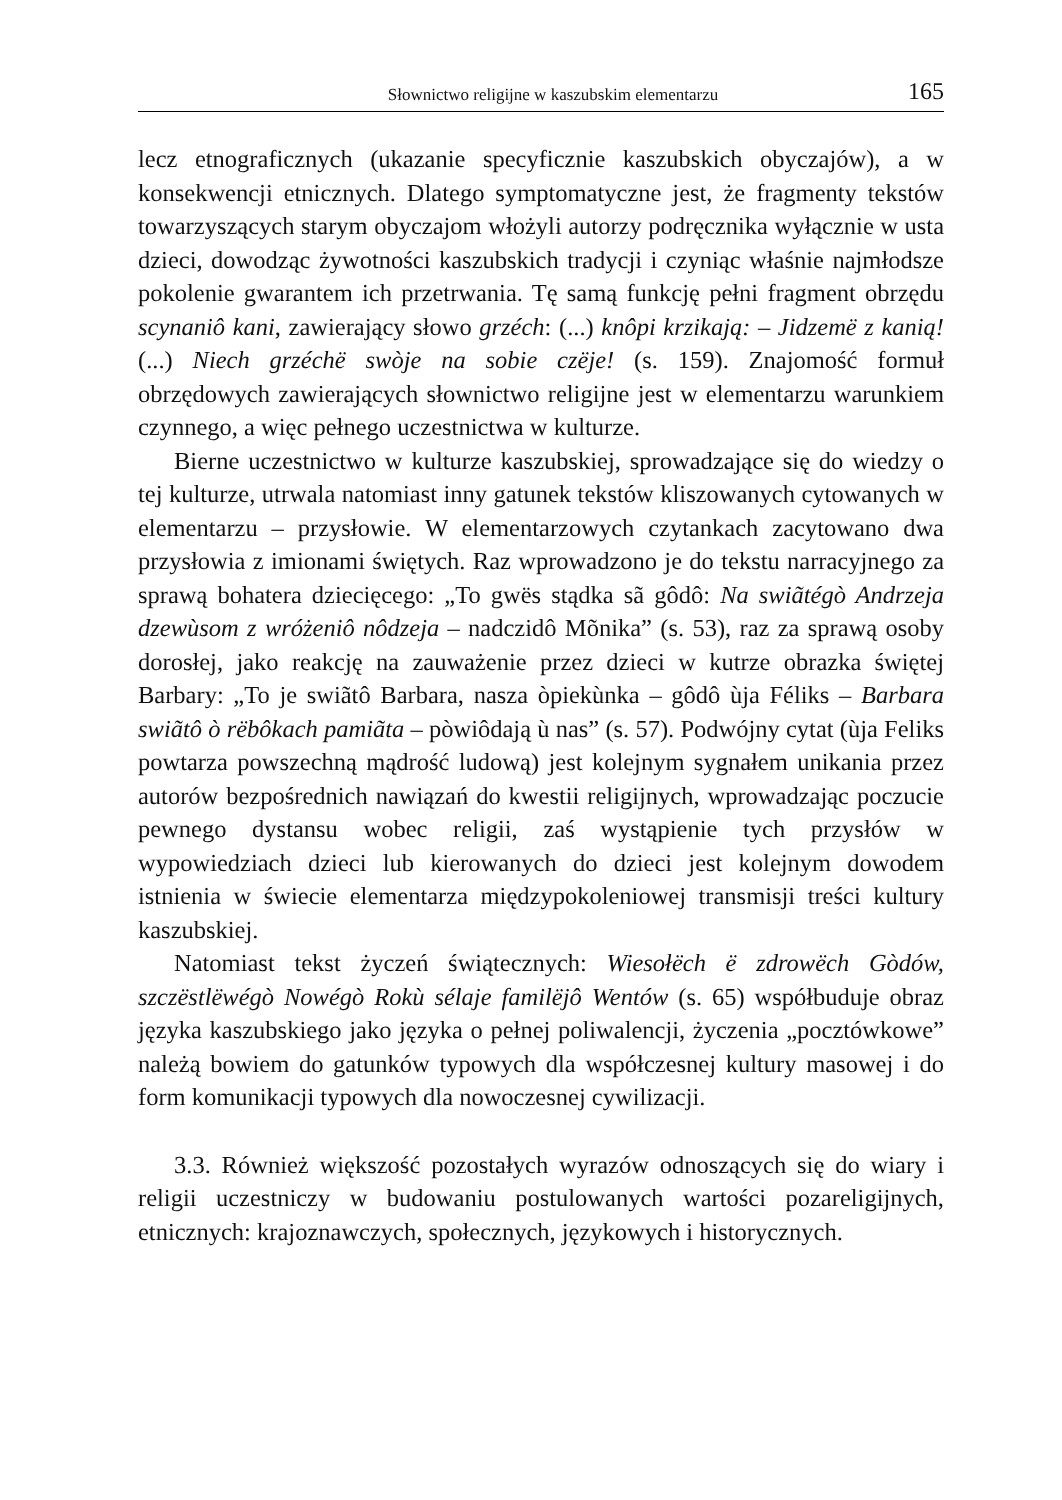Słownictwo religijne w kaszubskim elementarzu 165
lecz etnograficznych (ukazanie specyficznie kaszubskich obyczajów), a w konsekwencji etnicznych. Dlatego symptomatyczne jest, że fragmenty tekstów towarzyszących starym obyczajom włożyli autorzy podręcznika wyłącznie w usta dzieci, dowodząc żywotności kaszubskich tradycji i czyniąc właśnie najmłodsze pokolenie gwarantem ich przetrwania. Tę samą funkcję pełni fragment obrzędu scynaniô kani, zawierający słowo grzéch: (...) knôpi krzikają: – Jidzemë z kanią! (...) Niech grzéchë swòje na sobie czëje! (s. 159). Znajomość formuł obrzędowych zawierających słownictwo religijne jest w elementarzu warunkiem czynnego, a więc pełnego uczestnictwa w kulturze.
Bierne uczestnictwo w kulturze kaszubskiej, sprowadzające się do wiedzy o tej kulturze, utrwala natomiast inny gatunek tekstów kliszowanych cytowanych w elementarzu – przysłowie. W elementarzowych czytankach zacytowano dwa przysłowia z imionami świętych. Raz wprowadzono je do tekstu narracyjnego za sprawą bohatera dziecięcego: „To gwës stądka sã gôdô: Na swiãtégò Andrzeja dzewùsom z wróżeniô nôdzeja – nadczidô Mõnika” (s. 53), raz za sprawą osoby dorosłej, jako reakcję na zauważenie przez dzieci w kutrze obrazka świętej Barbary: „To je swiãtô Barbara, nasza òpiekùnka – gôdô ùja Féliks – Barbara swiãtô ò rëbôkach pamiãta – pòwiôdają ù nas” (s. 57). Podwójny cytat (ùja Feliks powtarza powszechną mądrość ludową) jest kolejnym sygnałem unikania przez autorów bezpośrednich nawiązań do kwestii religijnych, wprowadzając poczucie pewnego dystansu wobec religii, zaś wystąpienie tych przysłów w wypowiedziach dzieci lub kierowanych do dzieci jest kolejnym dowodem istnienia w świecie elementarza międzypokoleniowej transmisji treści kultury kaszubskiej.
Natomiast tekst życzeń świątecznych: Wiesołëch ë zdrowëch Gòdów, szczëstlëwégò Nowégò Rokù sélaje familëjô Wentów (s. 65) współbuduje obraz języka kaszubskiego jako języka o pełnej poliwalencji, życzenia „pocztówkowe” należą bowiem do gatunków typowych dla współczesnej kultury masowej i do form komunikacji typowych dla nowoczesnej cywilizacji.
3.3. Również większość pozostałych wyrazów odnoszących się do wiary i religii uczestniczy w budowaniu postulowanych wartości pozareligijnych, etnicznych: krajoznawczych, społecznych, językowych i historycznych.